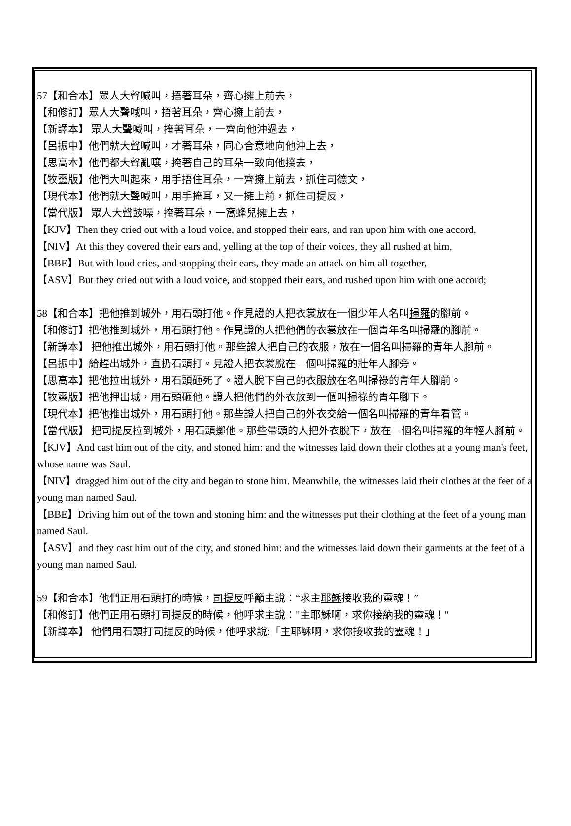57【和合本】眾人大聲喊叫，捂著耳朵，齊心擁上前去，
【和修訂】眾人大聲喊叫，捂著耳朵，齊心擁上前去，
【新譯本】 眾人大聲喊叫，掩著耳朵，一齊向他沖過去，
【呂振中】他們就大聲喊叫，才著耳朵，同心合意地向他沖上去，
【思高本】他們都大聲亂嚷，掩著自己的耳朵一致向他撲去，
【牧靈版】他們大叫起來，用手捂住耳朵，一齊擁上前去，抓住司德文，
【現代本】他們就大聲喊叫，用手掩耳，又一擁上前，抓住司提反，
【當代版】 眾人大聲鼓噪，掩著耳朵，一窩蜂兒擁上去，
【KJV】Then they cried out with a loud voice, and stopped their ears, and ran upon him with one accord,
【NIV】At this they covered their ears and, yelling at the top of their voices, they all rushed at him,
【BBE】But with loud cries, and stopping their ears, they made an attack on him all together,
【ASV】But they cried out with a loud voice, and stopped their ears, and rushed upon him with one accord;
58【和合本】把他推到城外，用石頭打他。作見證的人把衣裳放在一個少年人名叫掃羅的腳前。
【和修訂】把他推到城外，用石頭打他。作見證的人把他們的衣裳放在一個青年名叫掃羅的腳前。
【新譯本】 把他推出城外，用石頭打他。那些證人把自己的衣服，放在一個名叫掃羅的青年人腳前。
【呂振中】給趕出城外，直扔石頭打。見證人把衣裳脫在一個叫掃羅的壯年人腳旁。
【思高本】把他拉出城外，用石頭砸死了。證人脫下自己的衣服放在名叫掃祿的青年人腳前。
【牧靈版】把他押出城，用石頭砸他。證人把他們的外衣放到一個叫掃祿的青年腳下。
【現代本】把他推出城外，用石頭打他。那些證人把自己的外衣交給一個名叫掃羅的青年看管。
【當代版】 把司提反拉到城外，用石頭擲他。那些帶頭的人把外衣脫下，放在一個名叫掃羅的年輕人腳前。
【KJV】And cast him out of the city, and stoned him: and the witnesses laid down their clothes at a young man's feet, whose name was Saul.
【NIV】dragged him out of the city and began to stone him. Meanwhile, the witnesses laid their clothes at the feet of a young man named Saul.
【BBE】Driving him out of the town and stoning him: and the witnesses put their clothing at the feet of a young man named Saul.
【ASV】and they cast him out of the city, and stoned him: and the witnesses laid down their garments at the feet of a young man named Saul.
59【和合本】他們正用石頭打的時候，司提反呼籲主說：“求主耶穌接收我的靈魂！”
【和修訂】他們正用石頭打司提反的時候，他呼求主說："主耶穌啊，求你接納我的靈魂！"
【新譯本】 他們用石頭打司提反的時候，他呼求說:「主耶穌啊，求你接收我的靈魂！」